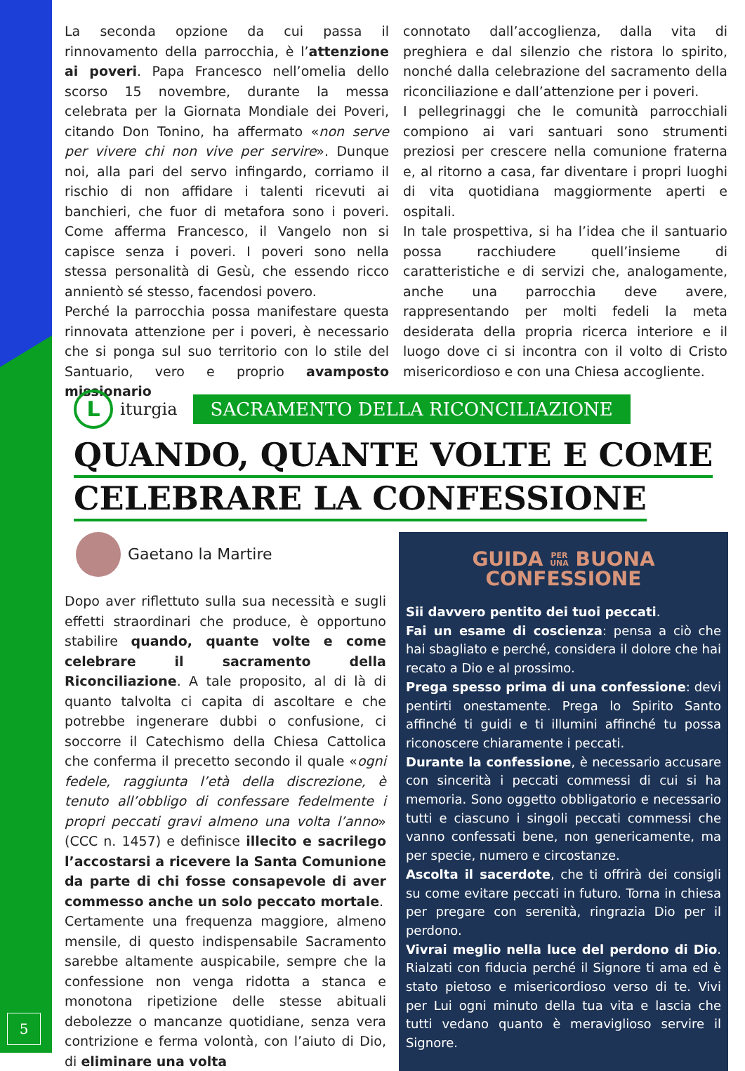La seconda opzione da cui passa il rinnovamento della parrocchia, è l’attenzione ai poveri. Papa Francesco nell’omelia dello scorso 15 novembre, durante la messa celebrata per la Giornata Mondiale dei Poveri, citando Don Tonino, ha affermato «non serve per vivere chi non vive per servire». Dunque noi, alla pari del servo infingardo, corriamo il rischio di non affidare i talenti ricevuti ai banchieri, che fuor di metafora sono i poveri. Come afferma Francesco, il Vangelo non si capisce senza i poveri. I poveri sono nella stessa personalità di Gesù, che essendo ricco annientò sé stesso, facendosi povero.
Perché la parrocchia possa manifestare questa rinnovata attenzione per i poveri, è necessario che si ponga sul suo territorio con lo stile del Santuario, vero e proprio avamposto missionario
connotato dall’accoglienza, dalla vita di preghiera e dal silenzio che ristora lo spirito, nonché dalla celebrazione del sacramento della riconciliazione e dall’attenzione per i poveri.
I pellegrinaggi che le comunità parrocchiali compiono ai vari santuari sono strumenti preziosi per crescere nella comunione fraterna e, al ritorno a casa, far diventare i propri luoghi di vita quotidiana maggiormente aperti e ospitali.
In tale prospettiva, si ha l’idea che il santuario possa racchiudere quell’insieme di caratteristiche e di servizi che, analogamente, anche una parrocchia deve avere, rappresentando per molti fedeli la meta desiderata della propria ricerca interiore e il luogo dove ci si incontra con il volto di Cristo misericordioso e con una Chiesa accogliente.
L iturgia SACRAMENTO DELLA RICONCILIAZIONE
QUANDO, QUANTE VOLTE E COME
CELEBRARE LA CONFESSIONE
Gaetano la Martire
Dopo aver riflettuto sulla sua necessità e sugli effetti straordinari che produce, è opportuno stabilire quando, quante volte e come celebrare il sacramento della Riconciliazione. A tale proposito, al di là di quanto talvolta ci capita di ascoltare e che potrebbe ingenerare dubbi o confusione, ci soccorre il Catechismo della Chiesa Cattolica che conferma il precetto secondo il quale «ogni fedele, raggiunta l’età della discrezione, è tenuto all’obbligo di confessare fedelmente i propri peccati gravi almeno una volta l’anno» (CCC n. 1457) e definisce illecito e sacrilego l’accostarsi a ricevere la Santa Comunione da parte di chi fosse consapevole di aver commesso anche un solo peccato mortale.
Certamente una frequenza maggiore, almeno mensile, di questo indispensabile Sacramento sarebbe altamente auspicabile, sempre che la confessione non venga ridotta a stanca e monotona ripetizione delle stesse abituali debolezze o mancanze quotidiane, senza vera contrizione e ferma volontà, con l’aiuto di Dio, di eliminare una volta
GUIDA PER
UNA BUONA
CONFESSIONE
Sii davvero pentito dei tuoi peccati.
Fai un esame di coscienza: pensa a ciò che hai sbagliato e perché, considera il dolore che hai recato a Dio e al prossimo.
Prega spesso prima di una confessione: devi pentirti onestamente. Prega lo Spirito Santo affinché ti guidi e ti illumini affinché tu possa riconoscere chiaramente i peccati.
Durante la confessione, è necessario accusare con sincerità i peccati commessi di cui si ha memoria. Sono oggetto obbligatorio e necessario tutti e ciascuno i singoli peccati commessi che vanno confessati bene, non genericamente, ma per specie, numero e circostanze.
Ascolta il sacerdote, che ti offrirà dei consigli su come evitare peccati in futuro. Torna in chiesa per pregare con serenità, ringrazia Dio per il perdono.
Vivrai meglio nella luce del perdono di Dio. Rialzati con fiducia perché il Signore ti ama ed è stato pietoso e misericordioso verso di te. Vivi per Lui ogni minuto della tua vita e lascia che tutti vedano quanto è meraviglioso servire il Signore.
5